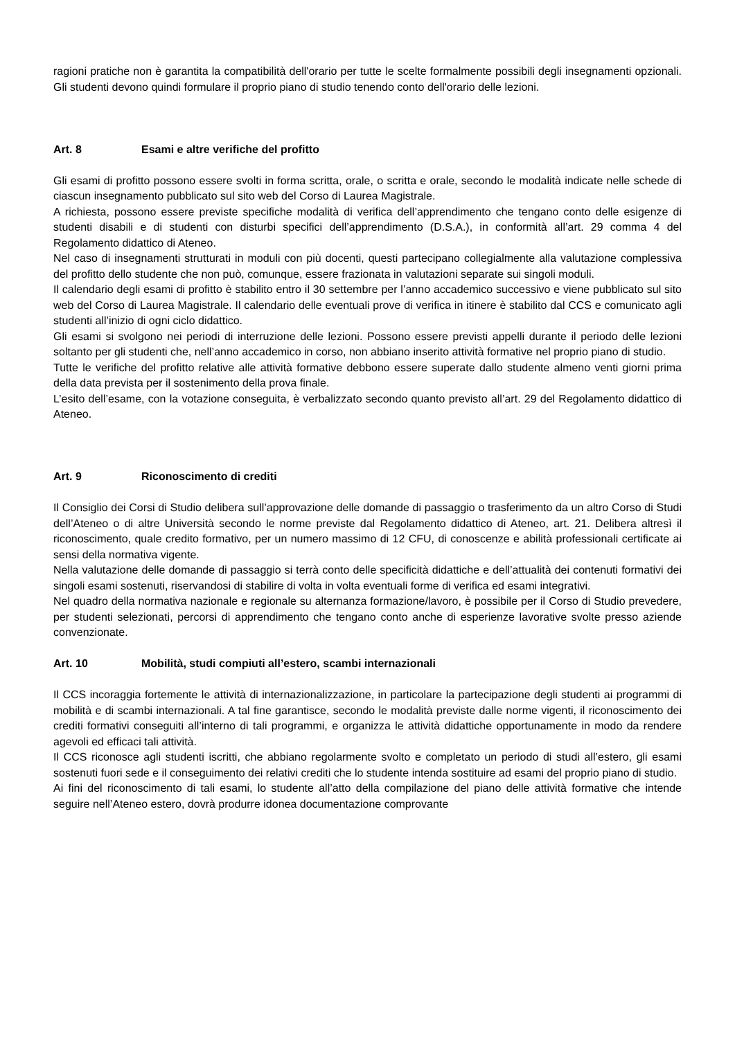ragioni pratiche non è garantita la compatibilità dell'orario per tutte le scelte formalmente possibili degli insegnamenti opzionali. Gli studenti devono quindi formulare il proprio piano di studio tenendo conto dell'orario delle lezioni.
Art. 8 Esami e altre verifiche del profitto
Gli esami di profitto possono essere svolti in forma scritta, orale, o scritta e orale, secondo le modalità indicate nelle schede di ciascun insegnamento pubblicato sul sito web del Corso di Laurea Magistrale.
A richiesta, possono essere previste specifiche modalità di verifica dell’apprendimento che tengano conto delle esigenze di studenti disabili e di studenti con disturbi specifici dell’apprendimento (D.S.A.), in conformità all’art. 29 comma 4 del Regolamento didattico di Ateneo.
Nel caso di insegnamenti strutturati in moduli con più docenti, questi partecipano collegialmente alla valutazione complessiva del profitto dello studente che non può, comunque, essere frazionata in valutazioni separate sui singoli moduli.
Il calendario degli esami di profitto è stabilito entro il 30 settembre per l’anno accademico successivo e viene pubblicato sul sito web del Corso di Laurea Magistrale. Il calendario delle eventuali prove di verifica in itinere è stabilito dal CCS e comunicato agli studenti all’inizio di ogni ciclo didattico.
Gli esami si svolgono nei periodi di interruzione delle lezioni. Possono essere previsti appelli durante il periodo delle lezioni soltanto per gli studenti che, nell’anno accademico in corso, non abbiano inserito attività formative nel proprio piano di studio.
Tutte le verifiche del profitto relative alle attività formative debbono essere superate dallo studente almeno venti giorni prima della data prevista per il sostenimento della prova finale.
L’esito dell’esame, con la votazione conseguita, è verbalizzato secondo quanto previsto all’art. 29 del Regolamento didattico di Ateneo.
Art. 9 Riconoscimento di crediti
Il Consiglio dei Corsi di Studio delibera sull’approvazione delle domande di passaggio o trasferimento da un altro Corso di Studi dell’Ateneo o di altre Università secondo le norme previste dal Regolamento didattico di Ateneo, art. 21. Delibera altresì il riconoscimento, quale credito formativo, per un numero massimo di 12 CFU, di conoscenze e abilità professionali certificate ai sensi della normativa vigente.
Nella valutazione delle domande di passaggio si terrà conto delle specificità didattiche e dell’attualità dei contenuti formativi dei singoli esami sostenuti, riservandosi di stabilire di volta in volta eventuali forme di verifica ed esami integrativi.
Nel quadro della normativa nazionale e regionale su alternanza formazione/lavoro, è possibile per il Corso di Studio prevedere, per studenti selezionati, percorsi di apprendimento che tengano conto anche di esperienze lavorative svolte presso aziende convenzionate.
Art. 10 Mobilità, studi compiuti all’estero, scambi internazionali
Il CCS incoraggia fortemente le attività di internazionalizzazione, in particolare la partecipazione degli studenti ai programmi di mobilità e di scambi internazionali. A tal fine garantisce, secondo le modalità previste dalle norme vigenti, il riconoscimento dei crediti formativi conseguiti all’interno di tali programmi, e organizza le attività didattiche opportunamente in modo da rendere agevoli ed efficaci tali attività.
Il CCS riconosce agli studenti iscritti, che abbiano regolarmente svolto e completato un periodo di studi all’estero, gli esami sostenuti fuori sede e il conseguimento dei relativi crediti che lo studente intenda sostituire ad esami del proprio piano di studio.
Ai fini del riconoscimento di tali esami, lo studente all’atto della compilazione del piano delle attività formative che intende seguire nell’Ateneo estero, dovrà produrre idonea documentazione comprovante